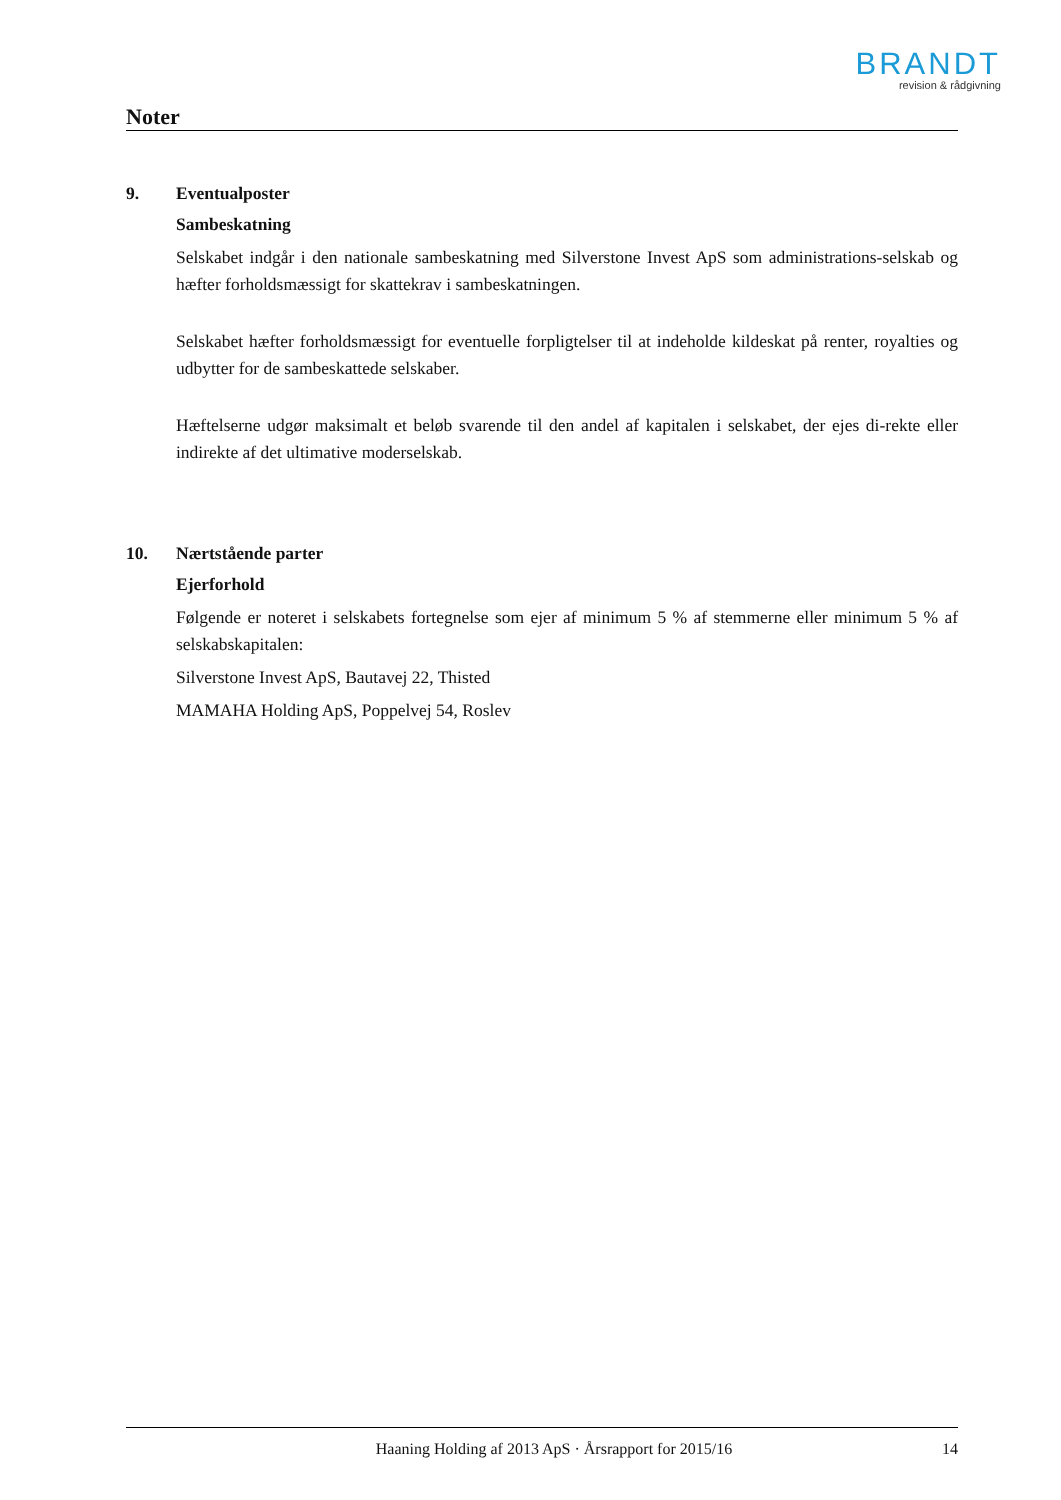BRANDT
revision & rådgivning
Noter
9. Eventualposter
Sambeskatning
Selskabet indgår i den nationale sambeskatning med Silverstone Invest ApS som administrations-selskab og hæfter forholdsmæssigt for skattekrav i sambeskatningen.
Selskabet hæfter forholdsmæssigt for eventuelle forpligtelser til at indeholde kildeskat på renter, royalties og udbytter for de sambeskattede selskaber.
Hæftelserne udgør maksimalt et beløb svarende til den andel af kapitalen i selskabet, der ejes di-rekte eller indirekte af det ultimative moderselskab.
10. Nærtstående parter
Ejerforhold
Følgende er noteret i selskabets fortegnelse som ejer af minimum 5 % af stemmerne eller minimum 5 % af selskabskapitalen:
Silverstone Invest ApS, Bautavej 22, Thisted
MAMAHA Holding ApS, Poppelvej 54, Roslev
Haaning Holding af 2013 ApS · Årsrapport for 2015/16 14